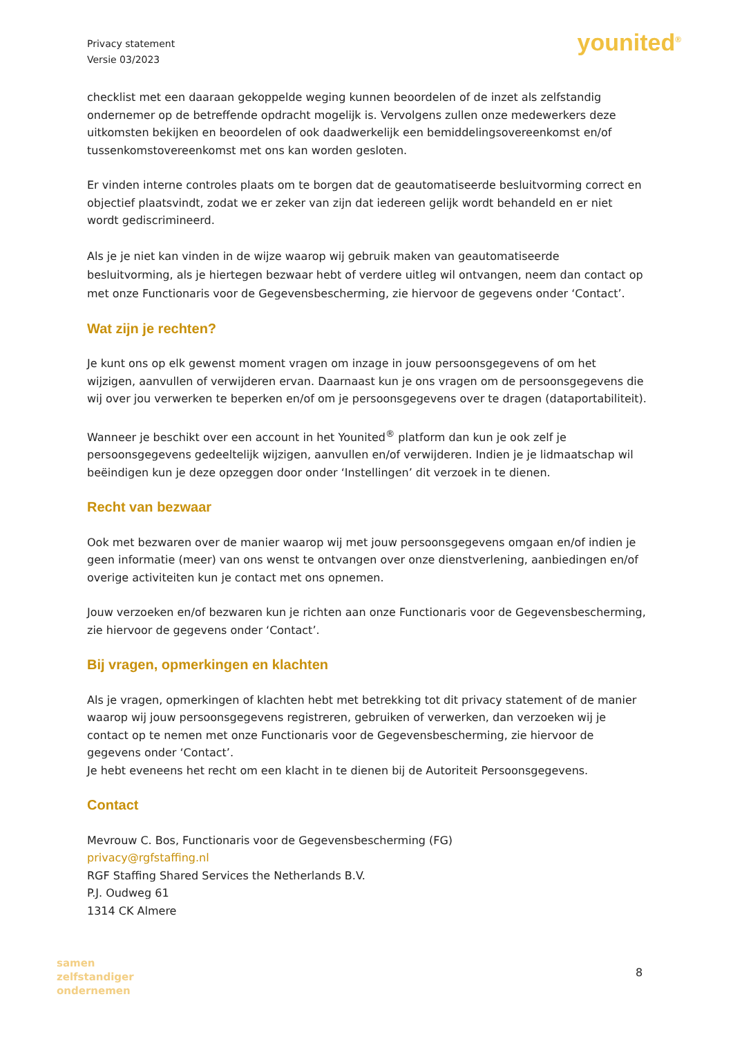Privacy statement
Versie 03/2023
younited<sup>®</sup>
checklist met een daaraan gekoppelde weging kunnen beoordelen of de inzet als zelfstandig ondernemer op de betreffende opdracht mogelijk is. Vervolgens zullen onze medewerkers deze uitkomsten bekijken en beoordelen of ook daadwerkelijk een bemiddelingsovereenkomst en/of tussenkomstovereenkomst met ons kan worden gesloten.
Er vinden interne controles plaats om te borgen dat de geautomatiseerde besluitvorming correct en objectief plaatsvindt, zodat we er zeker van zijn dat iedereen gelijk wordt behandeld en er niet wordt gediscrimineerd.
Als je je niet kan vinden in de wijze waarop wij gebruik maken van geautomatiseerde besluitvorming, als je hiertegen bezwaar hebt of verdere uitleg wil ontvangen, neem dan contact op met onze Functionaris voor de Gegevensbescherming, zie hiervoor de gegevens onder ‘Contact’.
Wat zijn je rechten?
Je kunt ons op elk gewenst moment vragen om inzage in jouw persoonsgegevens of om het wijzigen, aanvullen of verwijderen ervan. Daarnaast kun je ons vragen om de persoonsgegevens die wij over jou verwerken te beperken en/of om je persoonsgegevens over te dragen (dataportabiliteit).
Wanneer je beschikt over een account in het Younited<sup>®</sup> platform dan kun je ook zelf je persoonsgegevens gedeeltelijk wijzigen, aanvullen en/of verwijderen. Indien je je lidmaatschap wil beëindigen kun je deze opzeggen door onder ‘Instellingen’ dit verzoek in te dienen.
Recht van bezwaar
Ook met bezwaren over de manier waarop wij met jouw persoonsgegevens omgaan en/of indien je geen informatie (meer) van ons wenst te ontvangen over onze dienstverlening, aanbiedingen en/of overige activiteiten kun je contact met ons opnemen.
Jouw verzoeken en/of bezwaren kun je richten aan onze Functionaris voor de Gegevensbescherming, zie hiervoor de gegevens onder ‘Contact’.
Bij vragen, opmerkingen en klachten
Als je vragen, opmerkingen of klachten hebt met betrekking tot dit privacy statement of de manier waarop wij jouw persoonsgegevens registreren, gebruiken of verwerken, dan verzoeken wij je contact op te nemen met onze Functionaris voor de Gegevensbescherming, zie hiervoor de gegevens onder ‘Contact’.
Je hebt eveneens het recht om een klacht in te dienen bij de Autoriteit Persoonsgegevens.
Contact
Mevrouw C. Bos, Functionaris voor de Gegevensbescherming (FG)
privacy@rgfstaffing.nl
RGF Staffing Shared Services the Netherlands B.V.
P.J. Oudweg 61
1314 CK Almere
samen
zelfstandiger
ondernemen
8